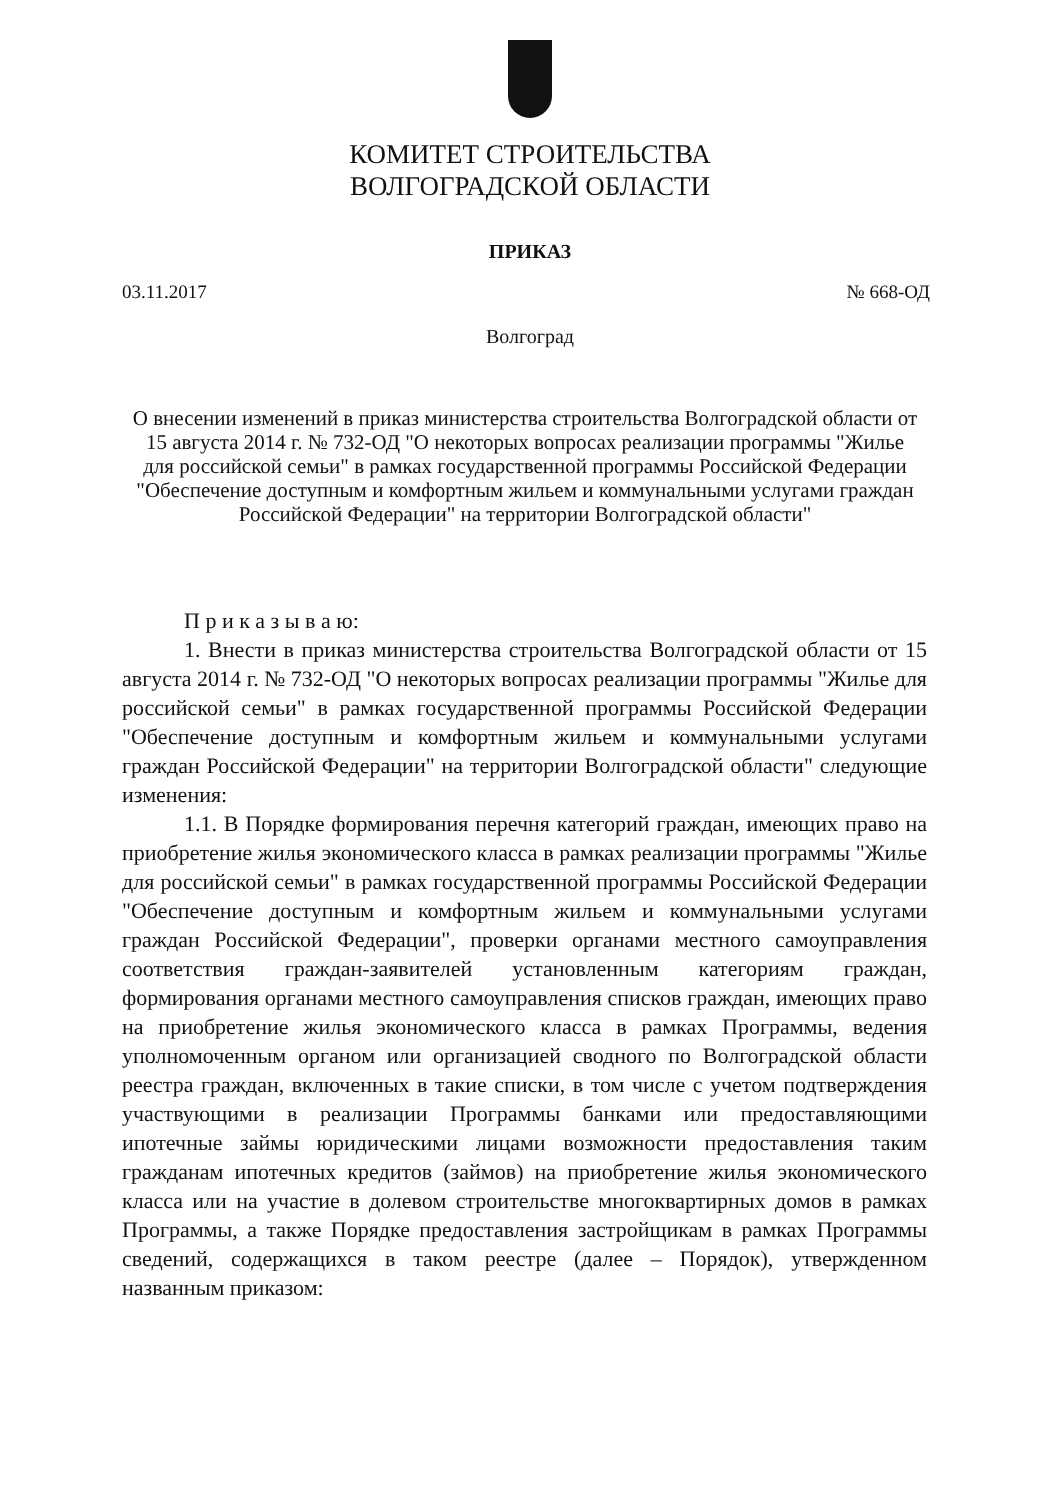КОМИТЕТ СТРОИТЕЛЬСТВА
ВОЛГОГРАДСКОЙ ОБЛАСТИ
ПРИКАЗ
03.11.2017 № 668-ОД
Волгоград
О внесении изменений в приказ министерства строительства Волгоградской области от 15 августа 2014 г. № 732-ОД "О некоторых вопросах реализации программы "Жилье для российской семьи" в рамках государственной программы Российской Федерации "Обеспечение доступным и комфортным жильем и коммунальными услугами граждан Российской Федерации" на территории Волгоградской области"
П р и к а з ы в а ю:
1. Внести в приказ министерства строительства Волгоградской области от 15 августа 2014 г. № 732-ОД "О некоторых вопросах реализации программы "Жилье для российской семьи" в рамках государственной программы Российской Федерации "Обеспечение доступным и комфортным жильем и коммунальными услугами граждан Российской Федерации" на территории Волгоградской области" следующие изменения:
1.1. В Порядке формирования перечня категорий граждан, имеющих право на приобретение жилья экономического класса в рамках реализации программы "Жилье для российской семьи" в рамках государственной программы Российской Федерации "Обеспечение доступным и комфортным жильем и коммунальными услугами граждан Российской Федерации", проверки органами местного самоуправления соответствия граждан-заявителей установленным категориям граждан, формирования органами местного самоуправления списков граждан, имеющих право на приобретение жилья экономического класса в рамках Программы, ведения уполномоченным органом или организацией сводного по Волгоградской области реестра граждан, включенных в такие списки, в том числе с учетом подтверждения участвующими в реализации Программы банками или предоставляющими ипотечные займы юридическими лицами возможности предоставления таким гражданам ипотечных кредитов (займов) на приобретение жилья экономического класса или на участие в долевом строительстве многоквартирных домов в рамках Программы, а также Порядке предоставления застройщикам в рамках Программы сведений, содержащихся в таком реестре (далее – Порядок), утвержденном названным приказом: